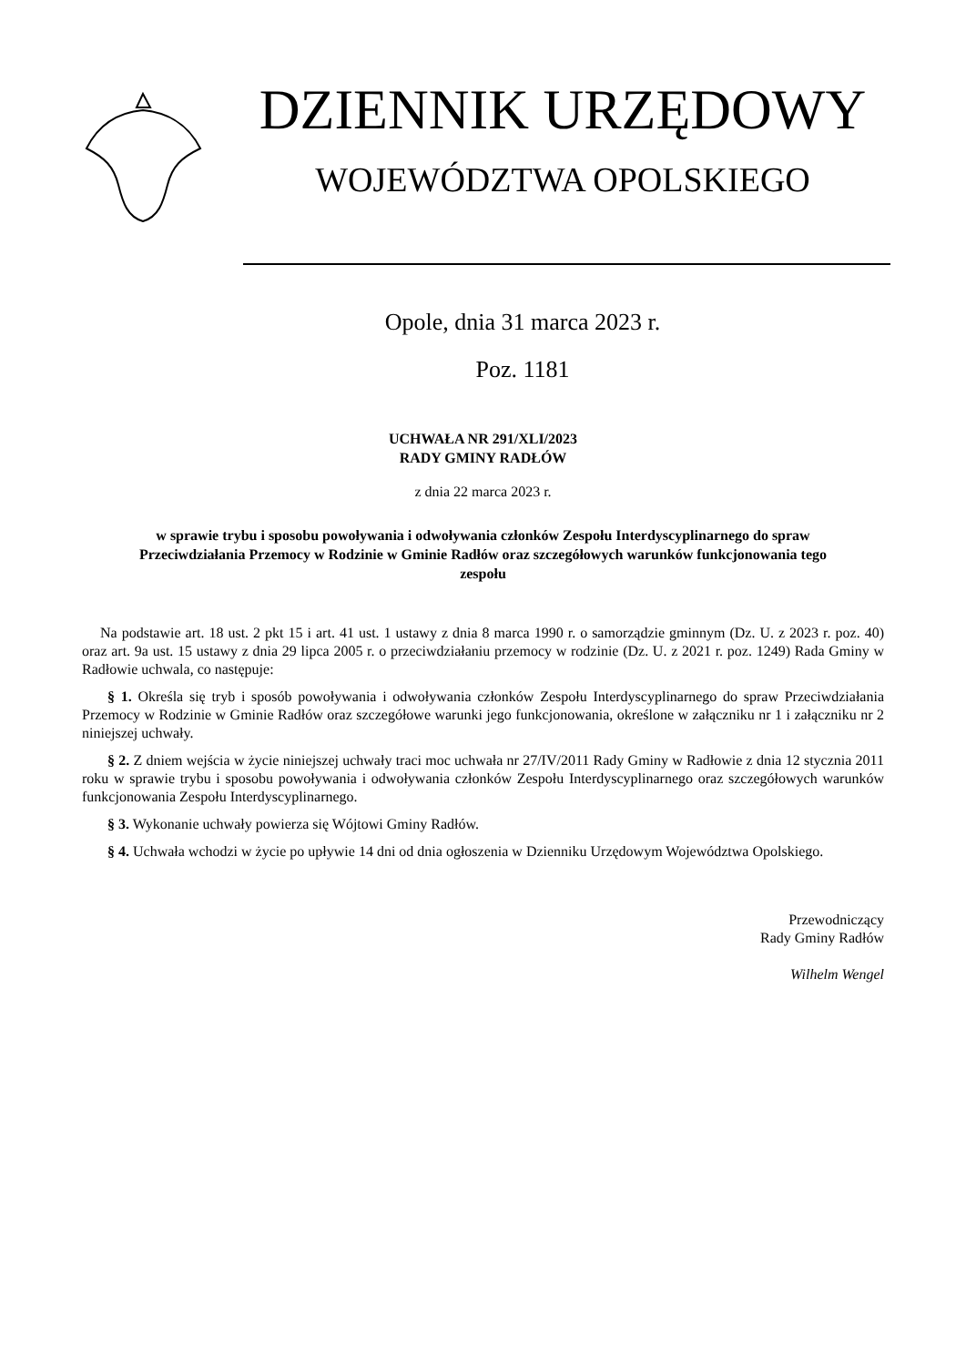DZIENNIK URZĘDOWY
WOJEWÓDZTWA OPOLSKIEGO
Opole, dnia 31 marca 2023 r.
Poz. 1181
UCHWAŁA NR 291/XLI/2023
RADY GMINY RADŁÓW
z dnia 22 marca 2023 r.
w sprawie trybu i sposobu powoływania i odwoływania członków Zespołu Interdyscyplinarnego do spraw Przeciwdziałania Przemocy w Rodzinie w Gminie Radłów oraz szczegółowych warunków funkcjonowania tego zespołu
Na podstawie art. 18 ust. 2 pkt 15 i art. 41 ust. 1 ustawy z dnia 8 marca 1990 r. o samorządzie gminnym (Dz. U. z 2023 r. poz. 40) oraz art. 9a ust. 15 ustawy z dnia 29 lipca 2005 r. o przeciwdziałaniu przemocy w rodzinie (Dz. U. z 2021 r. poz. 1249) Rada Gminy w Radłowie uchwala, co następuje:
§ 1. Określa się tryb i sposób powoływania i odwoływania członków Zespołu Interdyscyplinarnego do spraw Przeciwdziałania Przemocy w Rodzinie w Gminie Radłów oraz szczegółowe warunki jego funkcjonowania, określone w załączniku nr 1 i załączniku nr 2 niniejszej uchwały.
§ 2. Z dniem wejścia w życie niniejszej uchwały traci moc uchwała nr 27/IV/2011 Rady Gminy w Radłowie z dnia 12 stycznia 2011 roku w sprawie trybu i sposobu powoływania i odwoływania członków Zespołu Interdyscyplinarnego oraz szczegółowych warunków funkcjonowania Zespołu Interdyscyplinarnego.
§ 3. Wykonanie uchwały powierza się Wójtowi Gminy Radłów.
§ 4. Uchwała wchodzi w życie po upływie 14 dni od dnia ogłoszenia w Dzienniku Urzędowym Województwa Opolskiego.
Przewodniczący
Rady Gminy Radłów
Wilhelm Wengel